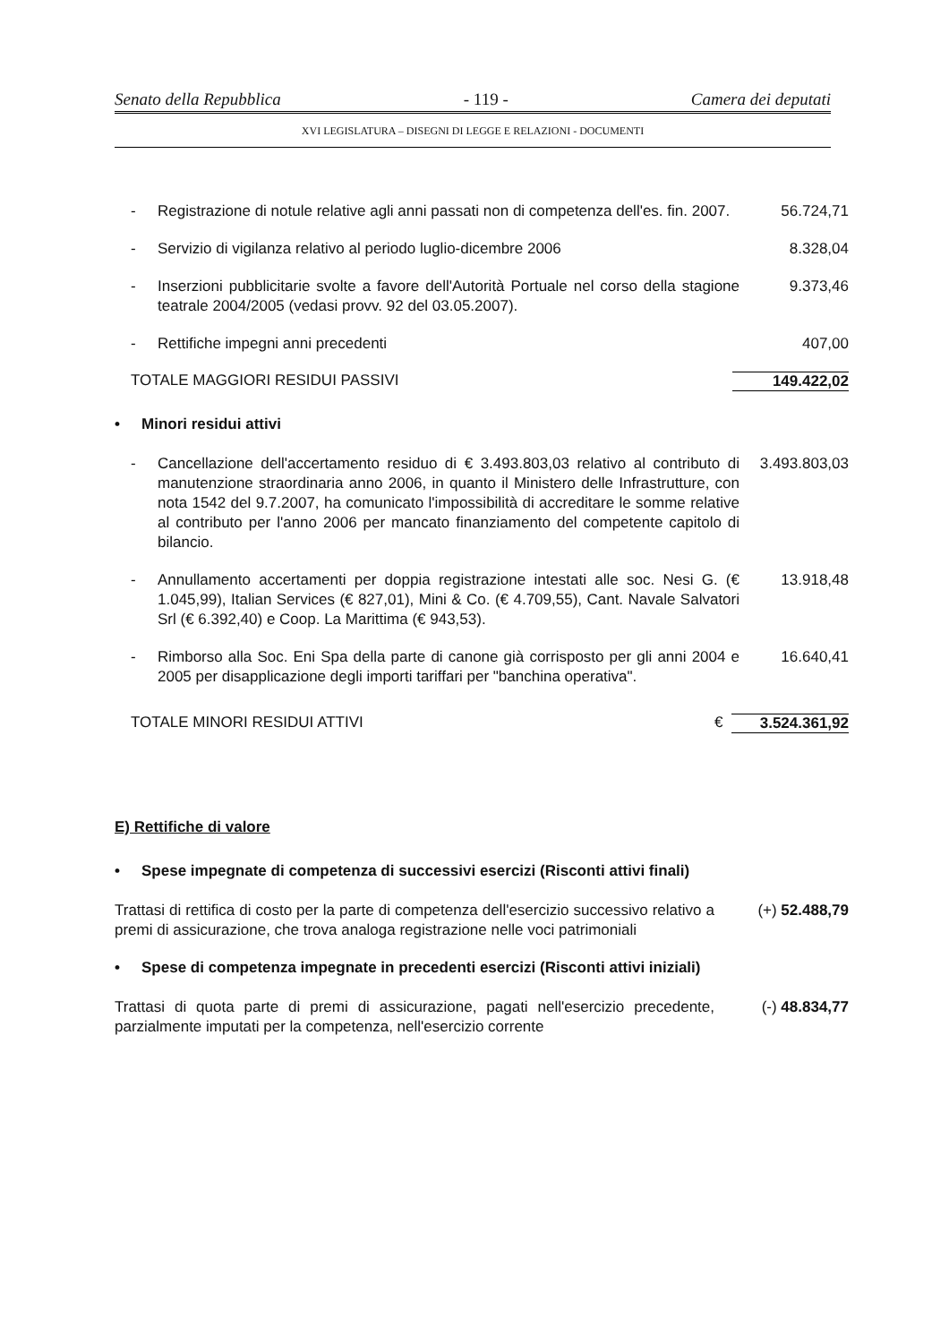Senato della Repubblica - 119 - Camera dei deputati
XVI LEGISLATURA – DISEGNI DI LEGGE E RELAZIONI - DOCUMENTI
- Registrazione di notule relative agli anni passati non di competenza dell'es. fin. 2007. 56.724,71
- Servizio di vigilanza relativo al periodo luglio-dicembre 2006 8.328,04
- Inserzioni pubblicitarie svolte a favore dell'Autorità Portuale nel corso della stagione teatrale 2004/2005 (vedasi provv. 92 del 03.05.2007). 9.373,46
- Rettifiche impegni anni precedenti 407,00
TOTALE MAGGIORI RESIDUI PASSIVI 149.422,02
• Minori residui attivi
- Cancellazione dell'accertamento residuo di € 3.493.803,03 relativo al contributo di manutenzione straordinaria anno 2006, in quanto il Ministero delle Infrastrutture, con nota 1542 del 9.7.2007, ha comunicato l'impossibilità di accreditare le somme relative al contributo per l'anno 2006 per mancato finanziamento del competente capitolo di bilancio. 3.493.803,03
- Annullamento accertamenti per doppia registrazione intestati alle soc. Nesi G. (€ 1.045,99), Italian Services (€ 827,01), Mini & Co. (€ 4.709,55), Cant. Navale Salvatori Srl (€ 6.392,40) e Coop. La Marittima (€ 943,53). 13.918,48
- Rimborso alla Soc. Eni Spa della parte di canone già corrisposto per gli anni 2004 e 2005 per disapplicazione degli importi tariffari per "banchina operativa". 16.640,41
TOTALE MINORI RESIDUI ATTIVI € 3.524.361,92
E) Rettifiche di valore
• Spese impegnate di competenza di successivi esercizi (Risconti attivi finali)
Trattasi di rettifica di costo per la parte di competenza dell'esercizio successivo relativo a premi di assicurazione, che trova analoga registrazione nelle voci patrimoniali (+) 52.488,79
• Spese di competenza impegnate in precedenti esercizi (Risconti attivi iniziali)
Trattasi di quota parte di premi di assicurazione, pagati nell'esercizio precedente, parzialmente imputati per la competenza, nell'esercizio corrente (-) 48.834,77